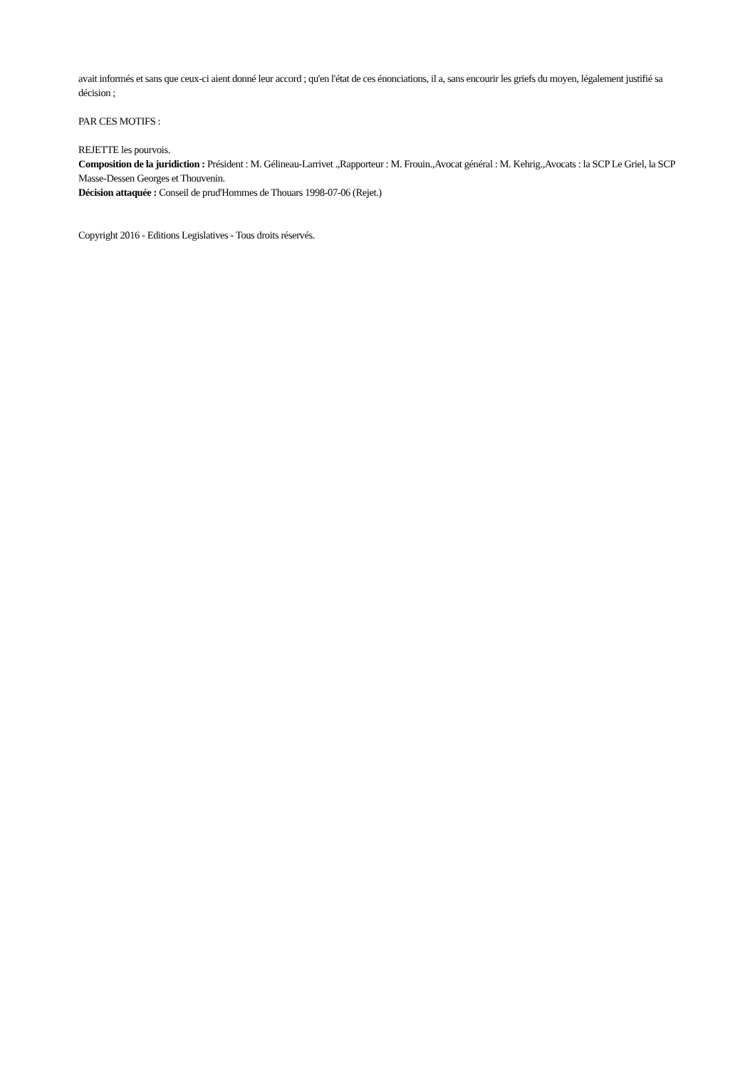avait informés et sans que ceux-ci aient donné leur accord ; qu'en l'état de ces énonciations, il a, sans encourir les griefs du moyen, légalement justifié sa décision ;
PAR CES MOTIFS :
REJETTE les pourvois.
Composition de la juridiction : Président : M. Gélineau-Larrivet .,Rapporteur : M. Frouin.,Avocat général : M. Kehrig.,Avocats : la SCP Le Griel, la SCP Masse-Dessen Georges et Thouvenin.
Décision attaquée : Conseil de prud'Hommes de Thouars 1998-07-06 (Rejet.)
Copyright 2016 - Editions Legislatives - Tous droits réservés.